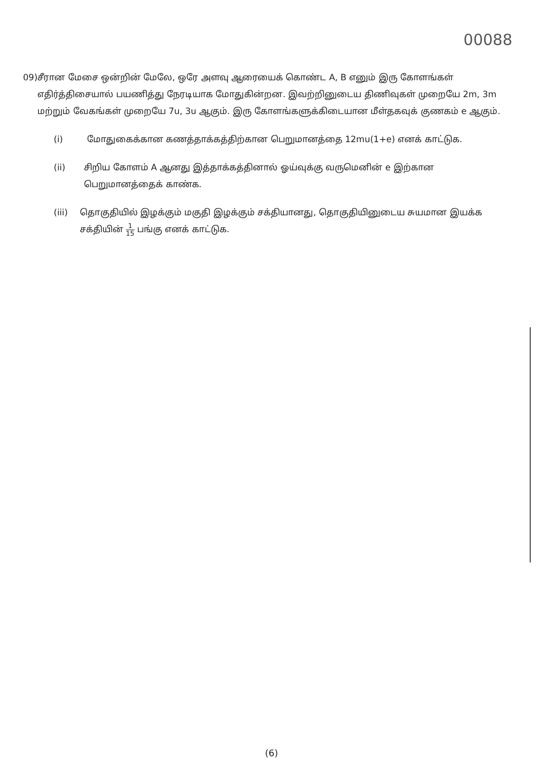00088
09) சீரான மேசை ஒன்றின் மேலே, ஒரே அளவு ஆரையைக் கொண்ட A, B எனும் இரு கோளங்கள் எதிர்த்திசையால் பயணித்து நேரடியாக மோதுகின்றன. இவற்றினுடைய திணிவுகள் முறையே 2m, 3m மற்றும் வேகங்கள் முறையே 7u, 3u ஆகும். இரு கோளங்களுக்கிடையான மீள்தகவுக் குணகம் e ஆகும்.
(i) மோதுகைக்கான கணத்தாக்கத்திற்கான பெறுமானத்தை 12mu(1+e) எனக் காட்டுக.
(ii) சிறிய கோளம் A ஆனது இத்தாக்கத்தினால் ஓய்வுக்கு வருமெனின் e இற்கான பெறுமானத்தைக் காண்க.
(iii) தொகுதியில் இழக்கும் மகுதி இழக்கும் சக்தியானது, தொகுதியினுடைய சுயமான இயக்க சக்தியின் 1 15 பங்கு எனக் காட்டுக.
(6)